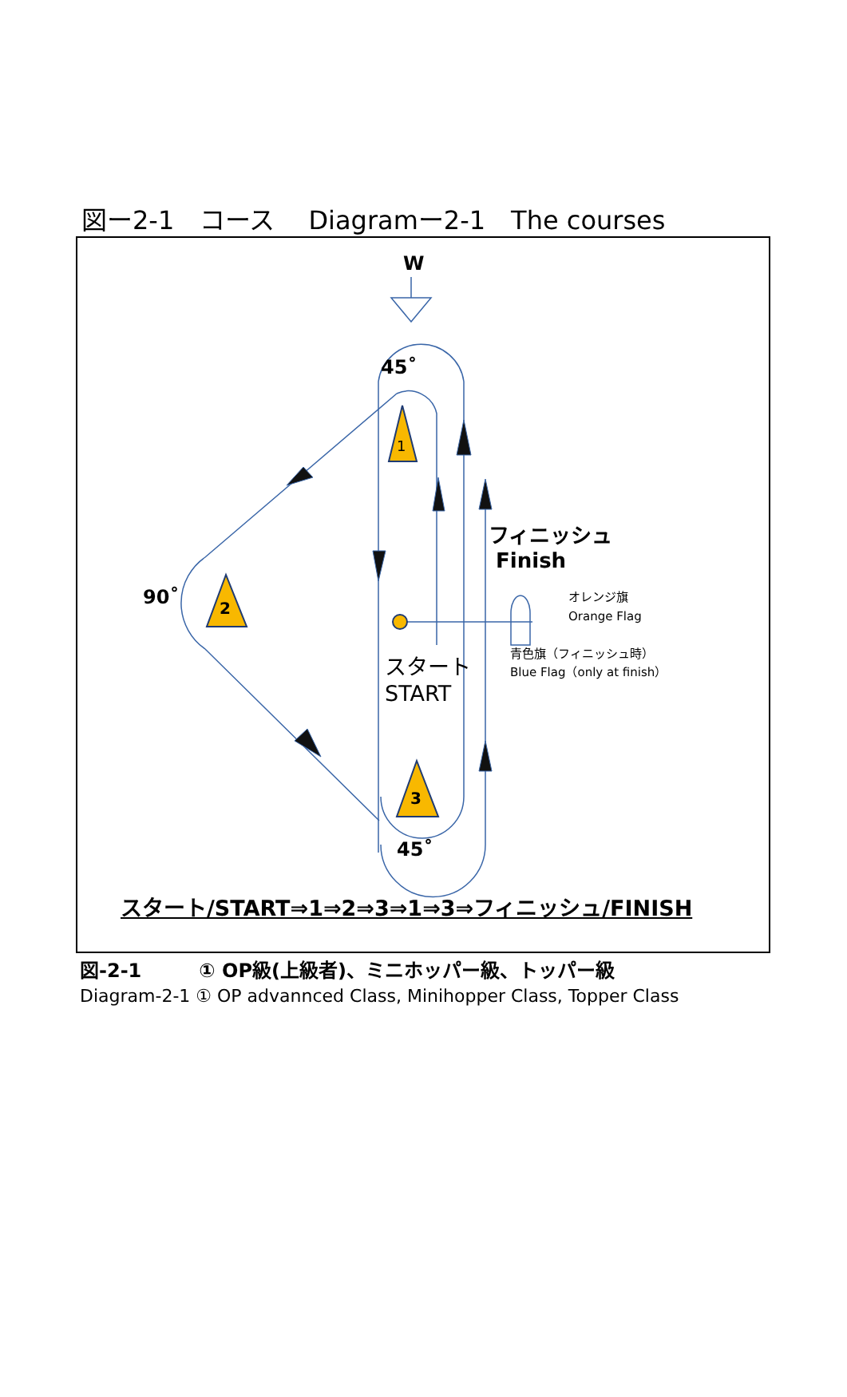図ー2-1　コース　 Diagramー2-1　The courses
W
1
2
3
45˚
90˚
45˚
フィニッシュ
Finish
スタート
START
オレンジ旗
Orange Flag
青色旗（フィニッシュ時）
Blue Flag（only at finish）
スタート/START⇒1⇒2⇒3⇒1⇒3⇒フィニッシュ/FINISH
図-2-1　　　① OP級(上級者)、ミニホッパー級、トッパー級
Diagram-2-1 ① OP advannced Class, Minihopper Class, Topper Class